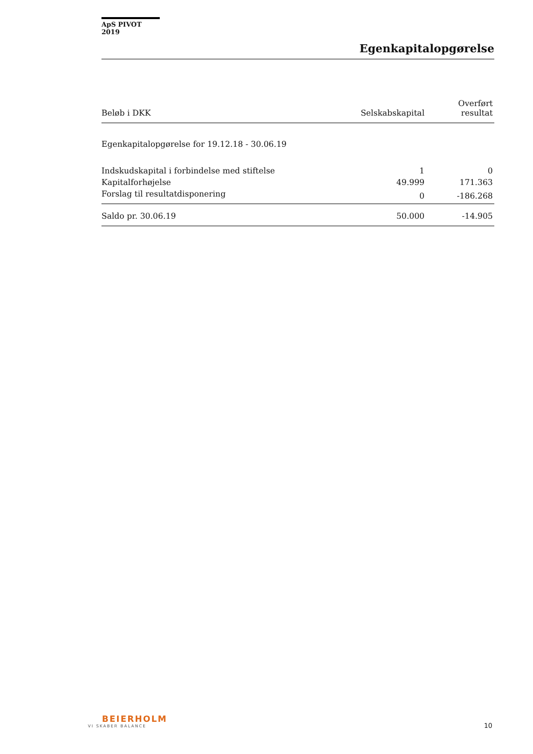ApS PIVOT 2019
Egenkapitalopgørelse
| Beløb i DKK | Selskabskapital | Overført resultat |
| --- | --- | --- |
| Egenkapitalopgørelse for 19.12.18 - 30.06.19 | | |
| Indskudskapital i forbindelse med stiftelse | 1 | 0 |
| Kapitalforhøjelse | 49.999 | 171.363 |
| Forslag til resultatdisponering | 0 | -186.268 |
| Saldo pr. 30.06.19 | 50.000 | -14.905 |
BEIERHOLM
VI SKABER BALANCE
10